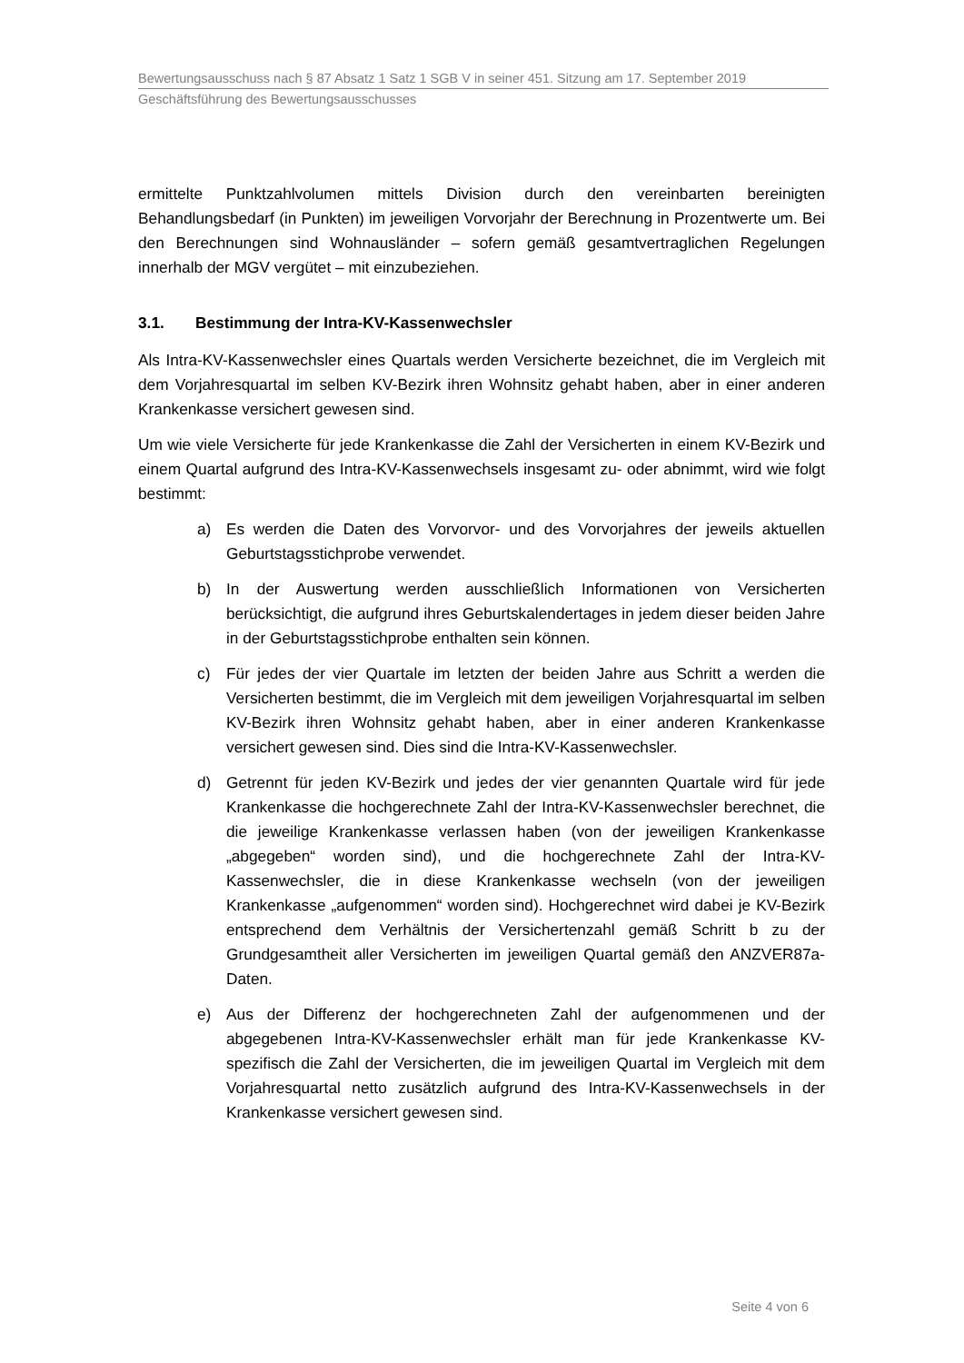Bewertungsausschuss nach § 87 Absatz 1 Satz 1 SGB V in seiner 451. Sitzung am 17. September 2019
Geschäftsführung des Bewertungsausschusses
ermittelte Punktzahlvolumen mittels Division durch den vereinbarten bereinigten Behandlungsbedarf (in Punkten) im jeweiligen Vorvorjahr der Berechnung in Prozentwerte um. Bei den Berechnungen sind Wohnausländer – sofern gemäß gesamtvertraglichen Regelungen innerhalb der MGV vergütet – mit einzubeziehen.
3.1. Bestimmung der Intra-KV-Kassenwechsler
Als Intra-KV-Kassenwechsler eines Quartals werden Versicherte bezeichnet, die im Vergleich mit dem Vorjahresquartal im selben KV-Bezirk ihren Wohnsitz gehabt haben, aber in einer anderen Krankenkasse versichert gewesen sind.
Um wie viele Versicherte für jede Krankenkasse die Zahl der Versicherten in einem KV-Bezirk und einem Quartal aufgrund des Intra-KV-Kassenwechsels insgesamt zu- oder abnimmt, wird wie folgt bestimmt:
a) Es werden die Daten des Vorvorvor- und des Vorvorjahres der jeweils aktuellen Geburtstagsstichprobe verwendet.
b) In der Auswertung werden ausschließlich Informationen von Versicherten berücksichtigt, die aufgrund ihres Geburtskalendertages in jedem dieser beiden Jahre in der Geburtstagsstichprobe enthalten sein können.
c) Für jedes der vier Quartale im letzten der beiden Jahre aus Schritt a werden die Versicherten bestimmt, die im Vergleich mit dem jeweiligen Vorjahresquartal im selben KV-Bezirk ihren Wohnsitz gehabt haben, aber in einer anderen Krankenkasse versichert gewesen sind. Dies sind die Intra-KV-Kassenwechsler.
d) Getrennt für jeden KV-Bezirk und jedes der vier genannten Quartale wird für jede Krankenkasse die hochgerechnete Zahl der Intra-KV-Kassenwechsler berechnet, die die jeweilige Krankenkasse verlassen haben (von der jeweiligen Krankenkasse „abgegeben“ worden sind), und die hochgerechnete Zahl der Intra-KV-Kassenwechsler, die in diese Krankenkasse wechseln (von der jeweiligen Krankenkasse „aufgenommen“ worden sind). Hochgerechnet wird dabei je KV-Bezirk entsprechend dem Verhältnis der Versichertenzahl gemäß Schritt b zu der Grundgesamtheit aller Versicherten im jeweiligen Quartal gemäß den ANZVER87a-Daten.
e) Aus der Differenz der hochgerechneten Zahl der aufgenommenen und der abgegebenen Intra-KV-Kassenwechsler erhält man für jede Krankenkasse KV-spezifisch die Zahl der Versicherten, die im jeweiligen Quartal im Vergleich mit dem Vorjahresquartal netto zusätzlich aufgrund des Intra-KV-Kassenwechsels in der Krankenkasse versichert gewesen sind.
Seite 4 von 6